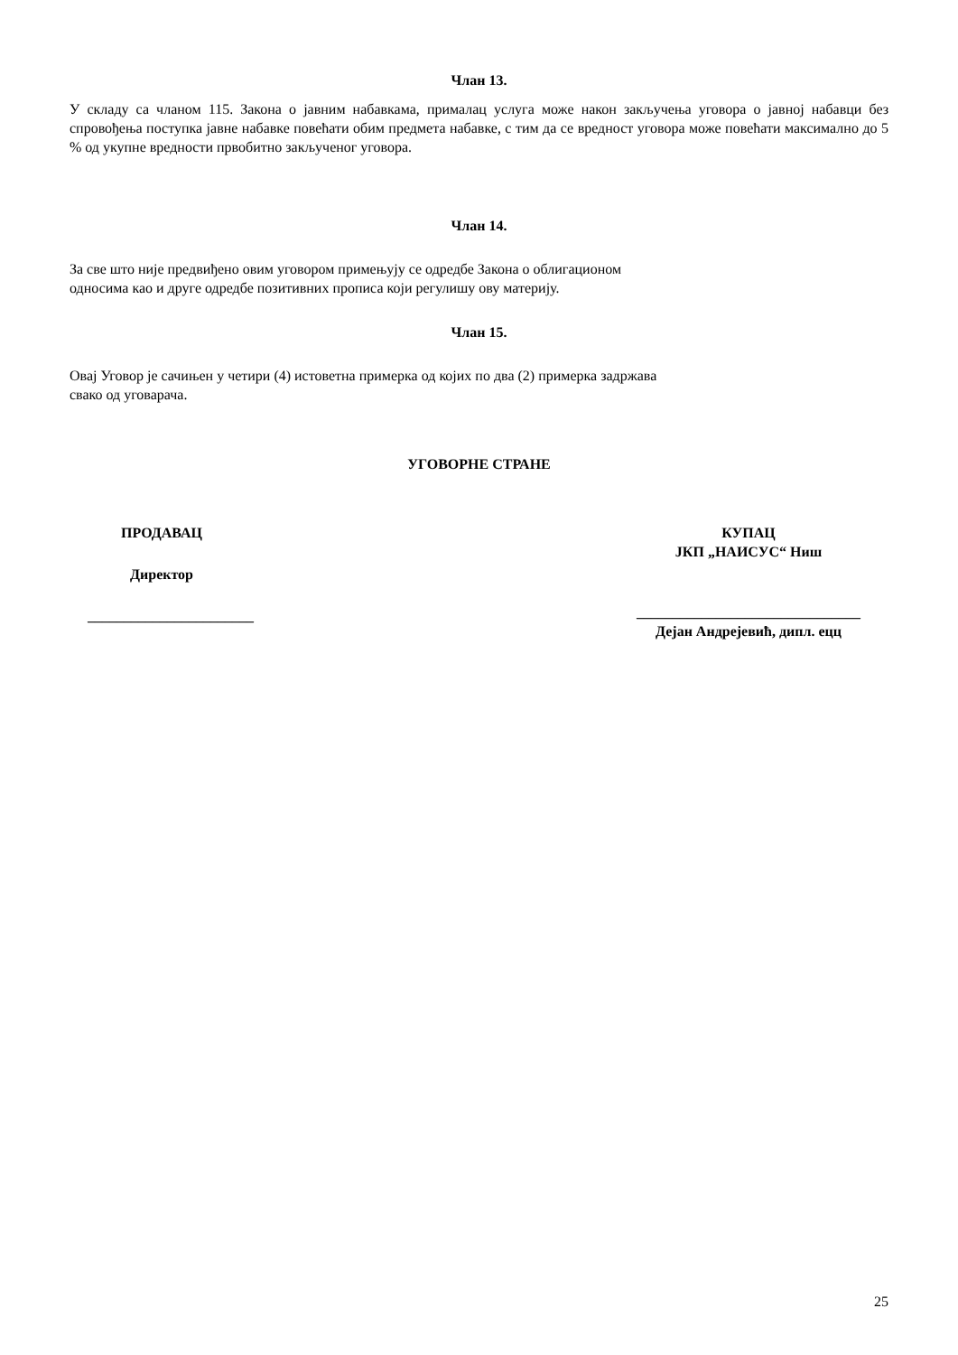Члан 13.
У складу са чланом 115. Закона о јавним набавкама, прималац услуга може након закључења уговора о јавној набавци без спровођења поступка јавне набавке повећати обим предмета набавке, с тим да се вредност уговора може повећати максимално до 5 % од укупне вредности првобитно закљученог уговора.
Члан 14.
За све што није предвиђено овим уговором примењују се одредбе Закона о облигационом
односима као и друге одредбе позитивних прописа који регулишу ову материју.
Члан 15.
Овај Уговор је сачињен у четири (4) истоветна примерка од којих по два (2) примерка задржава
свако од уговарача.
УГОВОРНЕ СТРАНЕ
ПРОДАВАЦ
Директор
_______________________
КУПАЦ
ЈКП „НАИСУС“ Ниш
_______________________________
Дејан Андрејевић, дипл. ецц
25